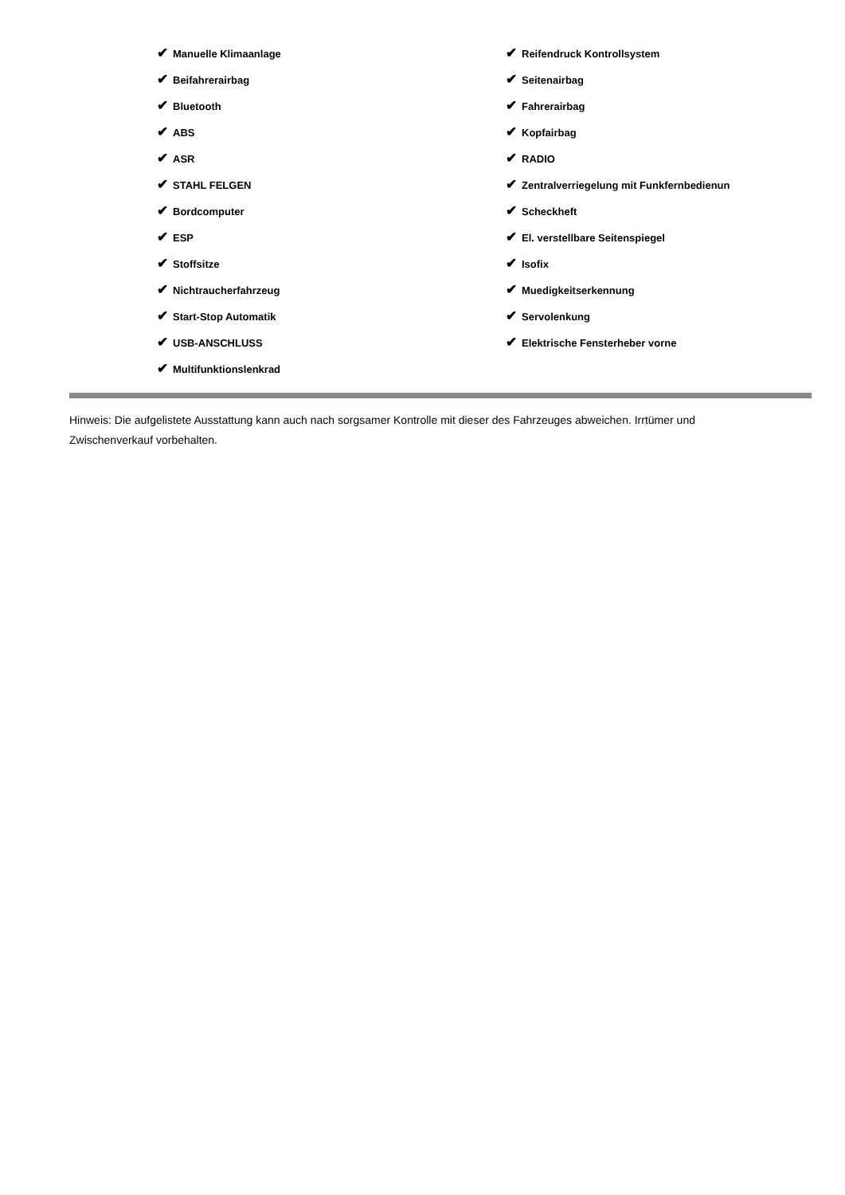✔ Manuelle Klimaanlage
✔ Beifahrerairbag
✔ Bluetooth
✔ ABS
✔ ASR
✔ STAHL FELGEN
✔ Bordcomputer
✔ ESP
✔ Stoffsitze
✔ Nichtraucherfahrzeug
✔ Start-Stop Automatik
✔ USB-ANSCHLUSS
✔ Multifunktionslenkrad
✔ Reifendruck Kontrollsystem
✔ Seitenairbag
✔ Fahrerairbag
✔ Kopfairbag
✔ RADIO
✔ Zentralverriegelung mit Funkfernbedienun
✔ Scheckheft
✔ El. verstellbare Seitenspiegel
✔ Isofix
✔ Muedigkeitserkennung
✔ Servolenkung
✔ Elektrische Fensterheber vorne
Hinweis: Die aufgelistete Ausstattung kann auch nach sorgsamer Kontrolle mit dieser des Fahrzeuges abweichen. Irrtümer und Zwischenverkauf vorbehalten.